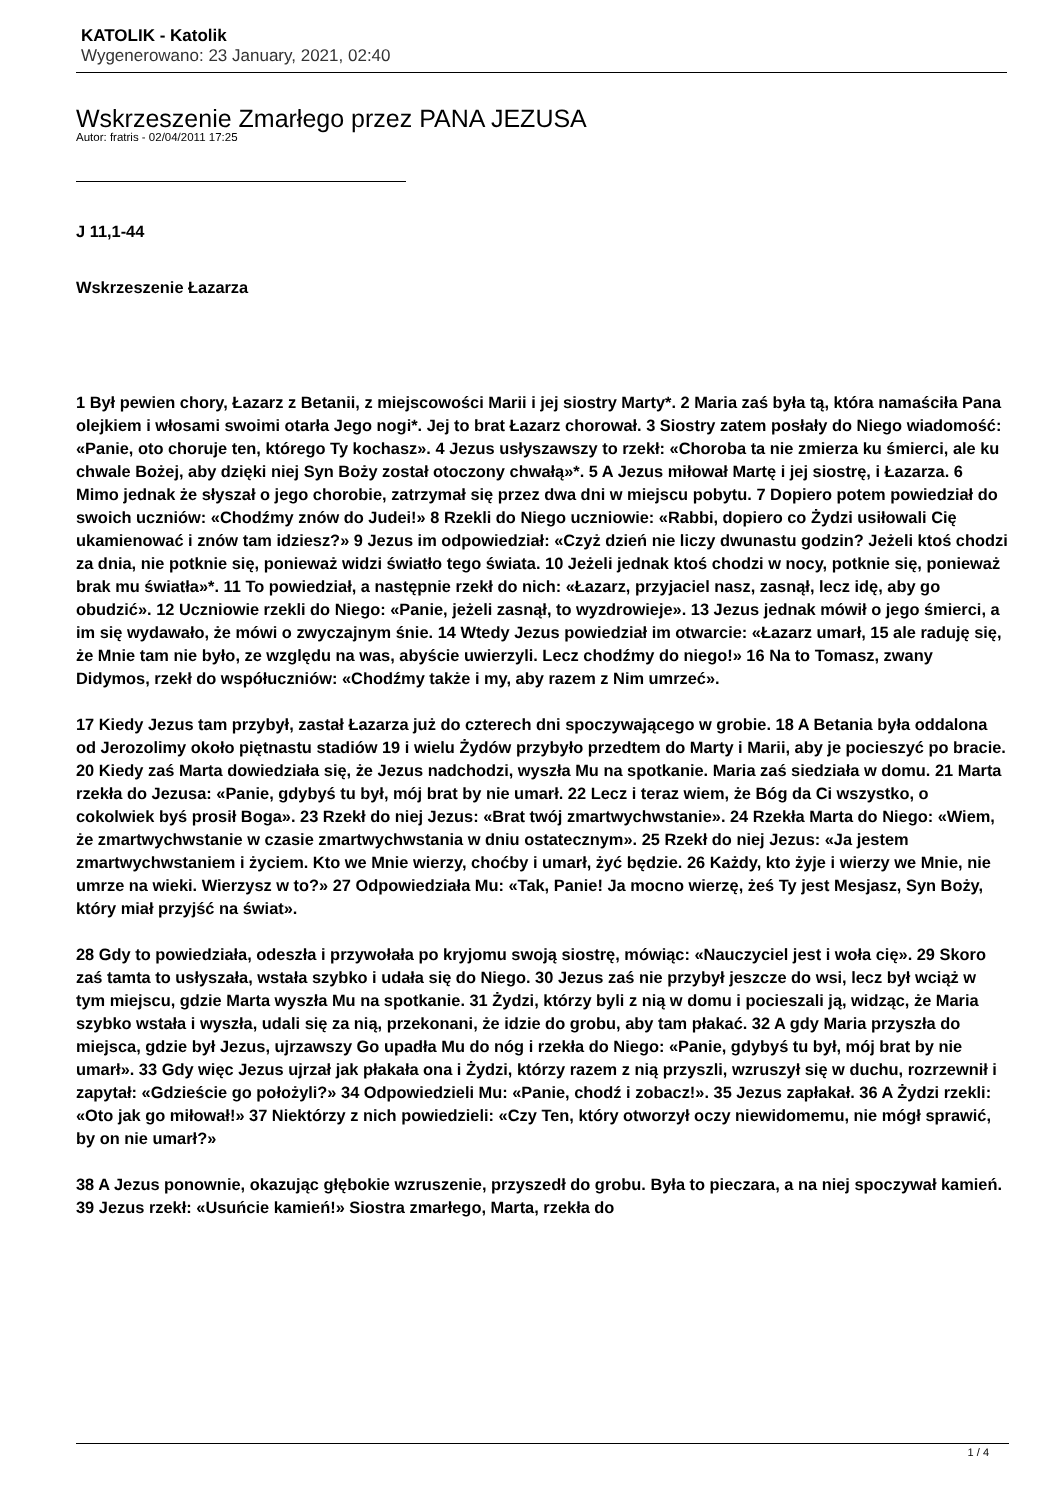KATOLIK - Katolik
Wygenerowano: 23 January, 2021, 02:40
Wskrzeszenie Zmarłego przez PANA JEZUSA
Autor: fratris - 02/04/2011 17:25
J 11,1-44
Wskrzeszenie Łazarza
1 Był pewien chory, Łazarz z Betanii, z miejscowości Marii i jej siostry Marty*. 2 Maria zaś była tą, która namaściła Pana olejkiem i włosami swoimi otarła Jego nogi*. Jej to brat Łazarz chorował. 3 Siostry zatem posłały do Niego wiadomość: «Panie, oto choruje ten, którego Ty kochasz». 4 Jezus usłyszawszy to rzekł: «Choroba ta nie zmierza ku śmierci, ale ku chwale Bożej, aby dzięki niej Syn Boży został otoczony chwałą»*. 5 A Jezus miłował Martę i jej siostrę, i Łazarza. 6 Mimo jednak że słyszał o jego chorobie, zatrzymał się przez dwa dni w miejscu pobytu. 7 Dopiero potem powiedział do swoich uczniów: «Chodźmy znów do Judei!» 8 Rzekli do Niego uczniowie: «Rabbi, dopiero co Żydzi usiłowali Cię ukamienować i znów tam idziesz?» 9 Jezus im odpowiedział: «Czyż dzień nie liczy dwunastu godzin? Jeżeli ktoś chodzi za dnia, nie potknie się, ponieważ widzi światło tego świata. 10 Jeżeli jednak ktoś chodzi w nocy, potknie się, ponieważ brak mu światła»*. 11 To powiedział, a następnie rzekł do nich: «Łazarz, przyjaciel nasz, zasnął, lecz idę, aby go obudzić». 12 Uczniowie rzekli do Niego: «Panie, jeżeli zasnął, to wyzdrowieje». 13 Jezus jednak mówił o jego śmierci, a im się wydawało, że mówi o zwyczajnym śnie. 14 Wtedy Jezus powiedział im otwarcie: «Łazarz umarł, 15 ale raduję się, że Mnie tam nie było, ze względu na was, abyście uwierzyli. Lecz chodźmy do niego!» 16 Na to Tomasz, zwany Didymos, rzekł do współuczniów: «Chodźmy także i my, aby razem z Nim umrzeć».
17 Kiedy Jezus tam przybył, zastał Łazarza już do czterech dni spoczywającego w grobie. 18 A Betania była oddalona od Jerozolimy około piętnastu stadiów 19 i wielu Żydów przybyło przedtem do Marty i Marii, aby je pocieszyć po bracie. 20 Kiedy zaś Marta dowiedziała się, że Jezus nadchodzi, wyszła Mu na spotkanie. Maria zaś siedziała w domu. 21 Marta rzekła do Jezusa: «Panie, gdybyś tu był, mój brat by nie umarł. 22 Lecz i teraz wiem, że Bóg da Ci wszystko, o cokolwiek byś prosił Boga». 23 Rzekł do niej Jezus: «Brat twój zmartwychwstanie». 24 Rzekła Marta do Niego: «Wiem, że zmartwychwstanie w czasie zmartwychwstania w dniu ostatecznym». 25 Rzekł do niej Jezus: «Ja jestem zmartwychwstaniem i życiem. Kto we Mnie wierzy, choćby i umarł, żyć będzie. 26 Każdy, kto żyje i wierzy we Mnie, nie umrze na wieki. Wierzysz w to?» 27 Odpowiedziała Mu: «Tak, Panie! Ja mocno wierzę, żeś Ty jest Mesjasz, Syn Boży, który miał przyjść na świat».
28 Gdy to powiedziała, odeszła i przywołała po kryjomu swoją siostrę, mówiąc: «Nauczyciel jest i woła cię». 29 Skoro zaś tamta to usłyszała, wstała szybko i udała się do Niego. 30 Jezus zaś nie przybył jeszcze do wsi, lecz był wciąż w tym miejscu, gdzie Marta wyszła Mu na spotkanie. 31 Żydzi, którzy byli z nią w domu i pocieszali ją, widząc, że Maria szybko wstała i wyszła, udali się za nią, przekonani, że idzie do grobu, aby tam płakać. 32 A gdy Maria przyszła do miejsca, gdzie był Jezus, ujrzawszy Go upadła Mu do nóg i rzekła do Niego: «Panie, gdybyś tu był, mój brat by nie umarł». 33 Gdy więc Jezus ujrzał jak płakała ona i Żydzi, którzy razem z nią przyszli, wzruszył się w duchu, rozrzewnił i zapytał: «Gdzieście go położyli?» 34 Odpowiedzieli Mu: «Panie, chodź i zobacz!». 35 Jezus zapłakał. 36 A Żydzi rzekli: «Oto jak go miłował!» 37 Niektórzy z nich powiedzieli: «Czy Ten, który otworzył oczy niewidomemu, nie mógł sprawić, by on nie umarł?»
38 A Jezus ponownie, okazując głębokie wzruszenie, przyszedł do grobu. Była to pieczara, a na niej spoczywał kamień. 39 Jezus rzekł: «Usuńcie kamień!» Siostra zmarłego, Marta, rzekła do
1 / 4